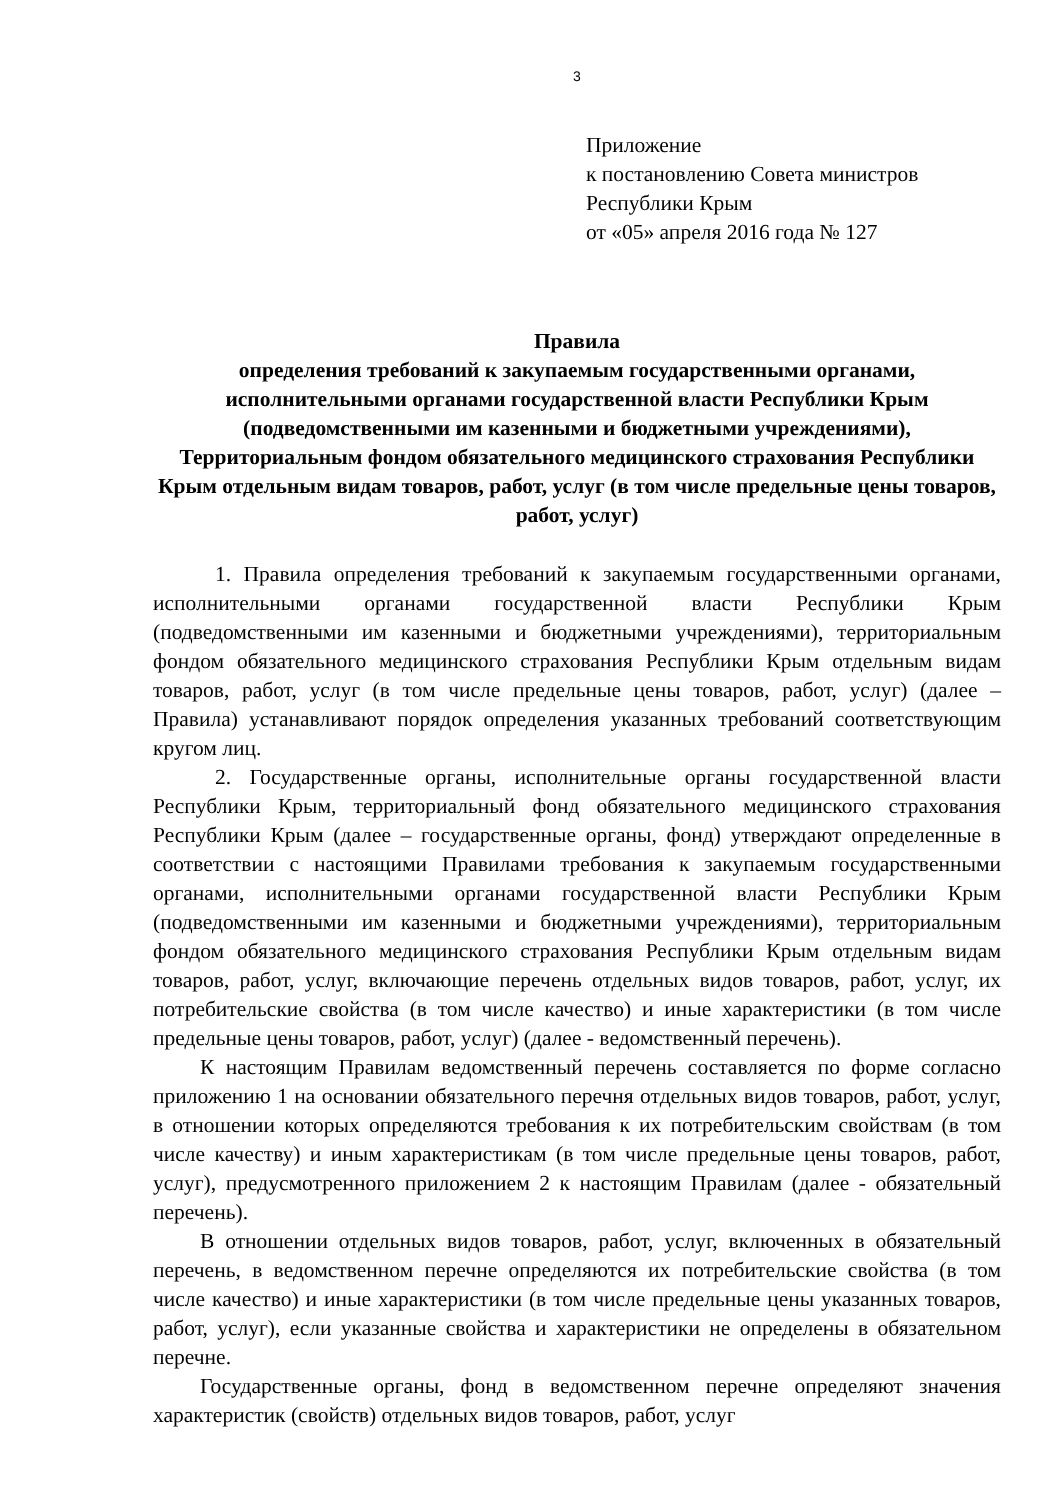3
Приложение
к постановлению Совета министров
Республики Крым
от «05» апреля 2016 года № 127
Правила
определения требований к закупаемым государственными органами, исполнительными органами государственной власти Республики Крым (подведомственными им казенными и бюджетными учреждениями), Территориальным фондом обязательного медицинского страхования Республики Крым отдельным видам товаров, работ, услуг (в том числе предельные цены товаров, работ, услуг)
1. Правила определения требований к закупаемым государственными органами, исполнительными органами государственной власти Республики Крым (подведомственными им казенными и бюджетными учреждениями), территориальным фондом обязательного медицинского страхования Республики Крым отдельным видам товаров, работ, услуг (в том числе предельные цены товаров, работ, услуг) (далее – Правила) устанавливают порядок определения указанных требований соответствующим кругом лиц.
2. Государственные органы, исполнительные органы государственной власти Республики Крым, территориальный фонд обязательного медицинского страхования Республики Крым (далее – государственные органы, фонд) утверждают определенные в соответствии с настоящими Правилами требования к закупаемым государственными органами, исполнительными органами государственной власти Республики Крым (подведомственными им казенными и бюджетными учреждениями), территориальным фондом обязательного медицинского страхования Республики Крым отдельным видам товаров, работ, услуг, включающие перечень отдельных видов товаров, работ, услуг, их потребительские свойства (в том числе качество) и иные характеристики (в том числе предельные цены товаров, работ, услуг) (далее - ведомственный перечень).
К настоящим Правилам ведомственный перечень составляется по форме согласно приложению 1 на основании обязательного перечня отдельных видов товаров, работ, услуг, в отношении которых определяются требования к их потребительским свойствам (в том числе качеству) и иным характеристикам (в том числе предельные цены товаров, работ, услуг), предусмотренного приложением 2 к настоящим Правилам (далее - обязательный перечень).
В отношении отдельных видов товаров, работ, услуг, включенных в обязательный перечень, в ведомственном перечне определяются их потребительские свойства (в том числе качество) и иные характеристики (в том числе предельные цены указанных товаров, работ, услуг), если указанные свойства и характеристики не определены в обязательном перечне.
Государственные органы, фонд в ведомственном перечне определяют значения характеристик (свойств) отдельных видов товаров, работ, услуг